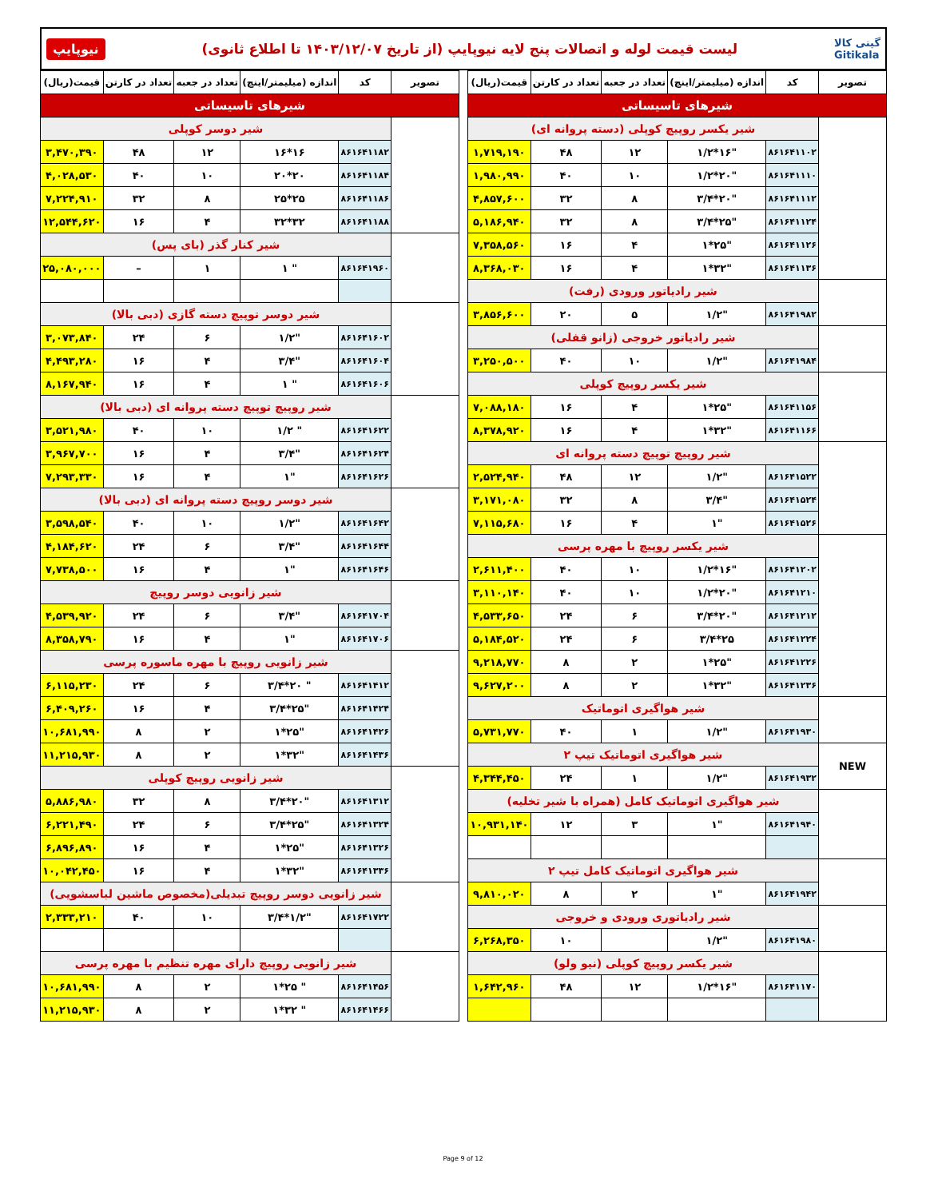نیوپایپ
لیست قیمت لوله و اتصالات پنج لایه نیوپایپ (از تاریخ ۱۴۰۳/۱۲/۰۷ تا اطلاع ثانوی)
گیتی کالا
Gitikala
| تصویر | کد | اندازه (میلیمتر/اینچ) | تعداد در جعبه | تعداد در کارتن | قیمت(ریال) |
| --- | --- | --- | --- | --- | --- |
| شیرهای تاسیساتی | | | | | |
| | شیر یکسر روپیچ کوپلی (دسته پروانه ای) | | | | |
| | ۸۶۱۶۴۱۱۰۲ | "۱۶*۱/۲ | ۱۲ | ۴۸ | ۱,۷۱۹,۱۹۰ |
| | ۸۶۱۶۴۱۱۱۰ | "۲۰*۱/۲ | ۱۰ | ۴۰ | ۱,۹۸۰,۹۹۰ |
| | ۸۶۱۶۴۱۱۱۲ | "۲۰*۳/۴ | ۸ | ۳۲ | ۴,۸۵۷,۶۰۰ |
| | ۸۶۱۶۴۱۱۲۴ | "۲۵*۳/۴ | ۸ | ۳۲ | ۵,۱۸۶,۹۴۰ |
| | ۸۶۱۶۴۱۱۲۶ | "۲۵*۱ | ۴ | ۱۶ | ۷,۳۵۸,۵۶۰ |
| | ۸۶۱۶۴۱۱۳۶ | "۳۲*۱ | ۴ | ۱۶ | ۸,۳۶۸,۰۳۰ |
| | شیر رادیاتور ورودی (رفت) | | | | |
| | ۸۶۱۶۴۱۹۸۲ | "۱/۲ | ۵ | ۲۰ | ۳,۸۵۶,۶۰۰ |
| | شیر رادیاتور خروجی (زانو قفلی) | | | | |
| | ۸۶۱۶۴۱۹۸۴ | "۱/۲ | ۱۰ | ۴۰ | ۳,۲۵۰,۵۰۰ |
| | شیر یکسر روپیچ کوپلی | | | | |
| | ۸۶۱۶۴۱۱۵۶ | "۲۵*۱ | ۴ | ۱۶ | ۷,۰۸۸,۱۸۰ |
| | ۸۶۱۶۴۱۱۶۶ | "۳۲*۱ | ۴ | ۱۶ | ۸,۳۷۸,۹۲۰ |
| | شیر روپیچ توپیچ دسته پروانه ای | | | | |
| | ۸۶۱۶۴۱۵۲۲ | "۱/۲ | ۱۲ | ۴۸ | ۲,۵۲۴,۹۴۰ |
| | ۸۶۱۶۴۱۵۲۴ | "۳/۴ | ۸ | ۳۲ | ۳,۱۷۱,۰۸۰ |
| | ۸۶۱۶۴۱۵۲۶ | "۱ | ۴ | ۱۶ | ۷,۱۱۵,۶۸۰ |
| | شیر یکسر روپیچ با مهره پرسی | | | | |
| | ۸۶۱۶۴۱۲۰۲ | "۱۶*۱/۲ | ۱۰ | ۴۰ | ۲,۶۱۱,۴۰۰ |
| | ۸۶۱۶۴۱۲۱۰ | "۲۰*۱/۲ | ۱۰ | ۴۰ | ۳,۱۱۰,۱۴۰ |
| | ۸۶۱۶۴۱۲۱۲ | "۲۰*۳/۴ | ۶ | ۲۴ | ۴,۵۳۳,۶۵۰ |
| | ۸۶۱۶۴۱۲۲۴ | ۲۵*۳/۴ | ۶ | ۲۴ | ۵,۱۸۴,۵۲۰ |
| | ۸۶۱۶۴۱۲۲۶ | "۲۵*۱ | ۲ | ۸ | ۹,۲۱۸,۷۷۰ |
| | ۸۶۱۶۴۱۲۳۶ | "۳۲*۱ | ۲ | ۸ | ۹,۶۲۷,۲۰۰ |
| | شیر هواگیری اتوماتیک | | | | |
| | ۸۶۱۶۴۱۹۳۰ | "۱/۲ | ۱ | ۴۰ | ۵,۷۳۱,۷۷۰ |
| NEW | شیر هواگیری اتوماتیک تیپ ۲ | | | | |
| | ۸۶۱۶۴۱۹۳۲ | "۱/۲ | ۱ | ۲۴ | ۴,۳۴۴,۴۵۰ |
| | شیر هواگیری اتوماتیک کامل (همراه با شیر تخلیه) | | | | |
| | ۸۶۱۶۴۱۹۴۰ | "۱ | ۳ | ۱۲ | ۱۰,۹۳۱,۱۴۰ |
| | شیر هواگیری اتوماتیک کامل تیپ ۲ | | | | |
| | ۸۶۱۶۴۱۹۴۲ | "۱ | ۲ | ۸ | ۹,۸۱۰,۰۲۰ |
| | شیر رادیاتوری ورودی و خروجی | | | | |
| | ۸۶۱۶۴۱۹۸۰ | "۱/۲ | | ۱۰ | ۶,۲۶۸,۳۵۰ |
| | شیر یکسر روپیچ کوپلی (نیو ولو) | | | | |
| | ۸۶۱۶۴۱۱۷۰ | "۱۶*۱/۲ | ۱۲ | ۴۸ | ۱,۶۴۲,۹۶۰ |
| تصویر | کد | اندازه (میلیمتر/اینچ) | تعداد در جعبه | تعداد در کارتن | قیمت(ریال) |
| --- | --- | --- | --- | --- | --- |
| شیرهای تاسیساتی | | | | | |
| | شیر دوسر کوپلی | | | | |
| | ۸۶۱۶۴۱۱۸۲ | ۱۶*۱۶ | ۱۲ | ۴۸ | ۳,۴۷۰,۳۹۰ |
| | ۸۶۱۶۴۱۱۸۴ | ۲۰*۲۰ | ۱۰ | ۴۰ | ۴,۰۲۸,۵۳۰ |
| | ۸۶۱۶۴۱۱۸۶ | ۲۵*۲۵ | ۸ | ۳۲ | ۷,۲۲۴,۹۱۰ |
| | ۸۶۱۶۴۱۱۸۸ | ۳۲*۳۲ | ۴ | ۱۶ | ۱۲,۵۴۴,۶۲۰ |
| | شیر کنار گذر (بای پس) | | | | |
| | ۸۶۱۶۴۱۹۶۰ | " ۱ | ۱ | – | ۲۵,۰۸۰,۰۰۰ |
| | شیر دوسر توپیچ دسته گازی (دبی بالا) | | | | |
| | ۸۶۱۶۴۱۶۰۲ | "۱/۲ | ۶ | ۲۴ | ۳,۰۷۳,۸۴۰ |
| | ۸۶۱۶۴۱۶۰۴ | "۳/۴ | ۴ | ۱۶ | ۴,۴۹۳,۲۸۰ |
| | ۸۶۱۶۴۱۶۰۶ | " ۱ | ۴ | ۱۶ | ۸,۱۶۷,۹۴۰ |
| | شیر روپیچ توپیچ دسته پروانه ای (دبی بالا) | | | | |
| | ۸۶۱۶۴۱۶۲۲ | " ۱/۲ | ۱۰ | ۴۰ | ۳,۵۲۱,۹۸۰ |
| | ۸۶۱۶۴۱۶۲۴ | "۳/۴ | ۴ | ۱۶ | ۳,۹۶۷,۷۰۰ |
| | ۸۶۱۶۴۱۶۲۶ | "۱ | ۴ | ۱۶ | ۷,۲۹۳,۳۳۰ |
| | شیر دوسر روپیچ دسته پروانه ای (دبی بالا) | | | | |
| | ۸۶۱۶۴۱۶۴۲ | "۱/۲ | ۱۰ | ۴۰ | ۳,۵۹۸,۵۴۰ |
| | ۸۶۱۶۴۱۶۴۴ | "۳/۴ | ۶ | ۲۴ | ۴,۱۸۴,۶۲۰ |
| | ۸۶۱۶۴۱۶۴۶ | "۱ | ۴ | ۱۶ | ۷,۷۳۸,۵۰۰ |
| | شیر زانویی دوسر روپیچ | | | | |
| | ۸۶۱۶۴۱۷۰۴ | "۳/۴ | ۶ | ۲۴ | ۴,۵۳۹,۹۲۰ |
| | ۸۶۱۶۴۱۷۰۶ | "۱ | ۴ | ۱۶ | ۸,۳۵۸,۷۹۰ |
| | شیر زانویی روپیچ با مهره ماسوره پرسی | | | | |
| | ۸۶۱۶۴۱۴۱۲ | " ۲۰*۳/۴ | ۶ | ۲۴ | ۶,۱۱۵,۲۳۰ |
| | ۸۶۱۶۴۱۴۲۴ | "۲۵*۳/۴ | ۴ | ۱۶ | ۶,۴۰۹,۲۶۰ |
| | ۸۶۱۶۴۱۴۲۶ | "۲۵*۱ | ۲ | ۸ | ۱۰,۶۸۱,۹۹۰ |
| | ۸۶۱۶۴۱۴۳۶ | "۳۲*۱ | ۲ | ۸ | ۱۱,۲۱۵,۹۳۰ |
| | شیر زانویی روپیچ کوپلی | | | | |
| | ۸۶۱۶۴۱۳۱۲ | "۲۰*۳/۴ | ۸ | ۳۲ | ۵,۸۸۶,۹۸۰ |
| | ۸۶۱۶۴۱۳۲۴ | "۲۵*۳/۴ | ۶ | ۲۴ | ۶,۲۲۱,۴۹۰ |
| | ۸۶۱۶۴۱۳۲۶ | "۲۵*۱ | ۴ | ۱۶ | ۶,۸۹۶,۸۹۰ |
| | ۸۶۱۶۴۱۳۳۶ | "۳۲*۱ | ۴ | ۱۶ | ۱۰,۰۴۲,۴۵۰ |
| | شیر زانویی دوسر روپیچ تبدیلی(مخصوص ماشین لباسشویی) | | | | |
| | ۸۶۱۶۴۱۷۲۲ | "۱/۲*۳/۴ | ۱۰ | ۴۰ | ۲,۳۳۳,۲۱۰ |
| | شیر زانویی روپیچ دارای مهره تنظیم با مهره پرسی | | | | |
| | ۸۶۱۶۴۱۴۵۶ | " ۲۵*۱ | ۲ | ۸ | ۱۰,۶۸۱,۹۹۰ |
| | ۸۶۱۶۴۱۴۶۶ | " ۳۲*۱ | ۲ | ۸ | ۱۱,۲۱۵,۹۳۰ |
Page 9 of 12